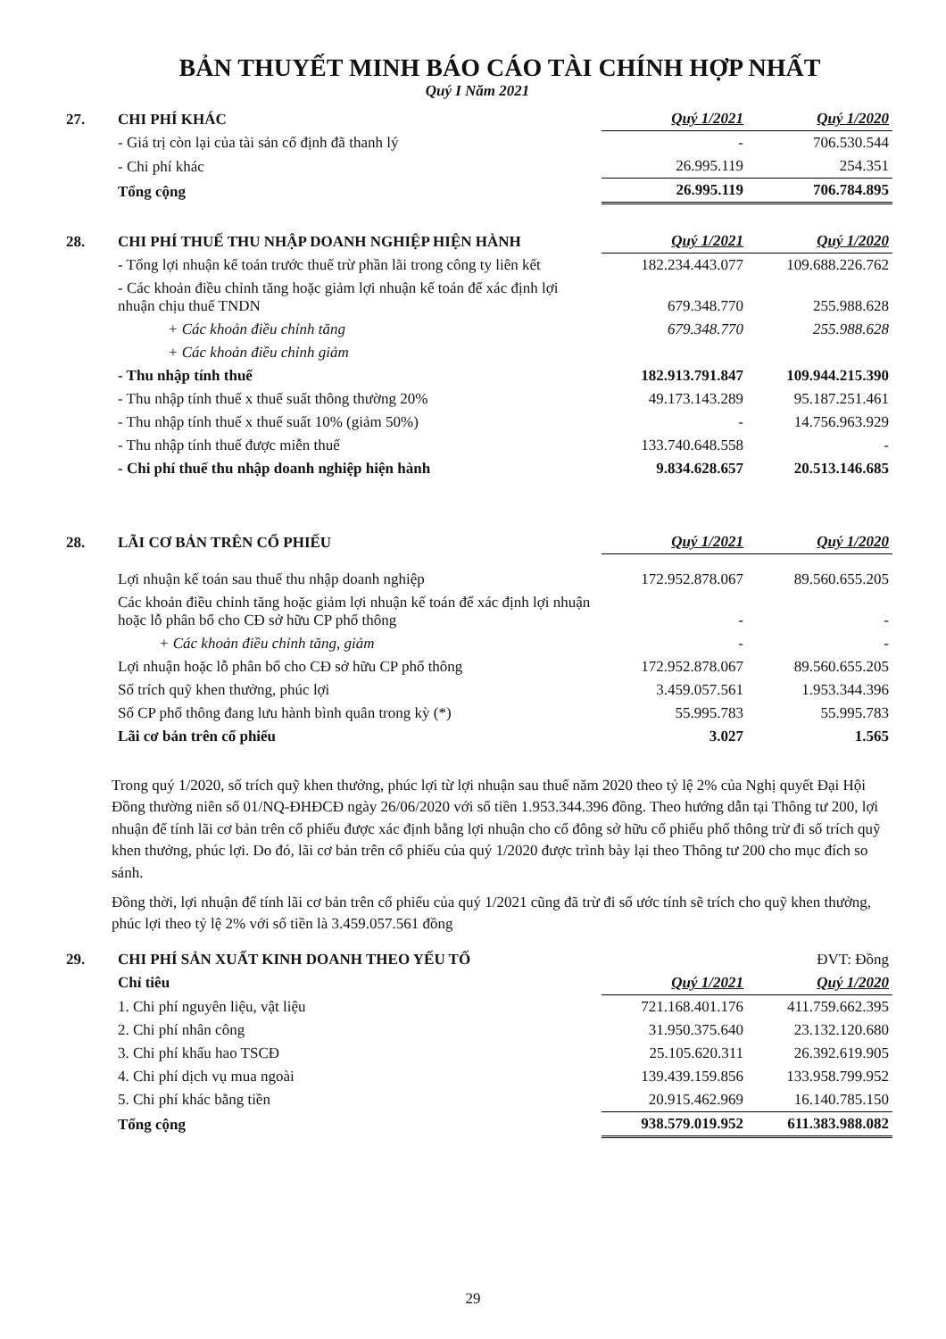BẢN THUYẾT MINH BÁO CÁO TÀI CHÍNH HỢP NHẤT
Quý I Năm 2021
| 27. | CHI PHÍ KHÁC | Quý 1/2021 | Quý 1/2020 |
| | - Giá trị còn lại của tài sản cố định đã thanh lý | - | 706.530.544 |
| | - Chi phí khác | 26.995.119 | 254.351 |
| | Tổng cộng | 26.995.119 | 706.784.895 |
| 28. | CHI PHÍ THUẾ THU NHẬP DOANH NGHIỆP HIỆN HÀNH | Quý 1/2021 | Quý 1/2020 |
| | - Tổng lợi nhuận kế toán trước thuế trừ phần lãi trong công ty liên kết | 182.234.443.077 | 109.688.226.762 |
| | - Các khoản điều chỉnh tăng hoặc giảm lợi nhuận kế toán để xác định lợi nhuận chịu thuế TNDN | 679.348.770 | 255.988.628 |
| | + Các khoản điều chỉnh tăng | 679.348.770 | 255.988.628 |
| | + Các khoản điều chỉnh giảm | | |
| | - Thu nhập tính thuế | 182.913.791.847 | 109.944.215.390 |
| | - Thu nhập tính thuế x thuế suất thông thường 20% | 49.173.143.289 | 95.187.251.461 |
| | - Thu nhập tính thuế x thuế suất 10% (giảm 50%) | - | 14.756.963.929 |
| | - Thu nhập tính thuế được miễn thuế | 133.740.648.558 | - |
| | - Chi phí thuế thu nhập doanh nghiệp hiện hành | 9.834.628.657 | 20.513.146.685 |
| 28. | LÃI CƠ BẢN TRÊN CỔ PHIẾU | Quý 1/2021 | Quý 1/2020 |
| | Lợi nhuận kế toán sau thuế thu nhập doanh nghiệp | 172.952.878.067 | 89.560.655.205 |
| | Các khoản điều chỉnh tăng hoặc giảm lợi nhuận kế toán để xác định lợi nhuận hoặc lỗ phân bổ cho CĐ sở hữu CP phổ thông | - | - |
| | + Các khoản điều chỉnh tăng, giảm | - | - |
| | Lợi nhuận hoặc lỗ phân bổ cho CĐ sở hữu CP phổ thông | 172.952.878.067 | 89.560.655.205 |
| | Số trích quỹ khen thưởng, phúc lợi | 3.459.057.561 | 1.953.344.396 |
| | Số CP phổ thông đang lưu hành bình quân trong kỳ (*) | 55.995.783 | 55.995.783 |
| | Lãi cơ bản trên cổ phiếu | 3.027 | 1.565 |
Trong quý 1/2020, số trích quỹ khen thưởng, phúc lợi từ lợi nhuận sau thuế năm 2020 theo tỷ lệ 2% của Nghị quyết Đại Hội Đồng thường niên số 01/NQ-ĐHĐCĐ ngày 26/06/2020 với số tiền 1.953.344.396 đồng. Theo hướng dẫn tại Thông tư 200, lợi nhuận để tính lãi cơ bản trên cổ phiếu được xác định bằng lợi nhuận cho cổ đông sở hữu cổ phiếu phổ thông trừ đi số trích quỹ khen thưởng, phúc lợi. Do đó, lãi cơ bản trên cổ phiếu của quý 1/2020 được trình bày lại theo Thông tư 200 cho mục đích so sánh.
Đồng thời, lợi nhuận để tính lãi cơ bản trên cổ phiếu của quý 1/2021 cũng đã trừ đi số ước tính sẽ trích cho quỹ khen thưởng, phúc lợi theo tỷ lệ 2% với số tiền là 3.459.057.561 đồng
| 29. | CHI PHÍ SẢN XUẤT KINH DOANH THEO YẾU TỐ | | ĐVT: Đồng |
| | Chỉ tiêu | Quý 1/2021 | Quý 1/2020 |
| | 1. Chi phí nguyên liệu, vật liệu | 721.168.401.176 | 411.759.662.395 |
| | 2. Chi phí nhân công | 31.950.375.640 | 23.132.120.680 |
| | 3. Chi phí khấu hao TSCĐ | 25.105.620.311 | 26.392.619.905 |
| | 4. Chi phí dịch vụ mua ngoài | 139.439.159.856 | 133.958.799.952 |
| | 5. Chi phí khác bằng tiền | 20.915.462.969 | 16.140.785.150 |
| | Tổng cộng | 938.579.019.952 | 611.383.988.082 |
29